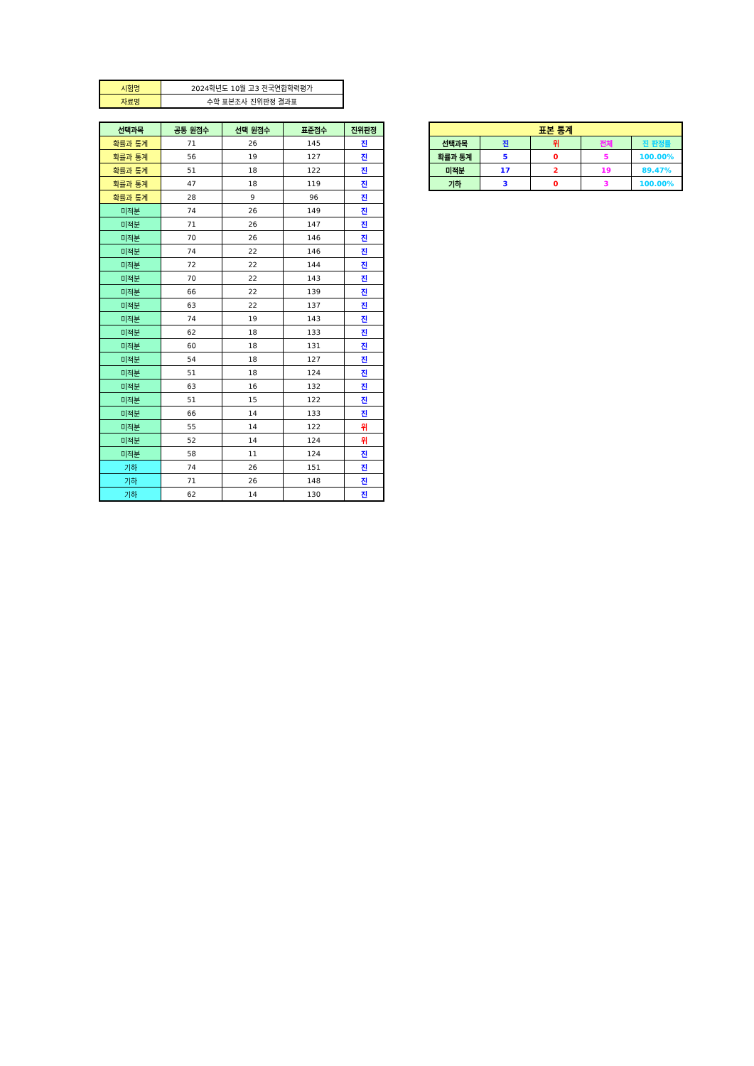| 시험명 | 2024학년도 10월 고3 전국연합학력평가 |
| 자료명 | 수학 표본조사 진위판정 결과표 |
| 선택과목 | 공통 원점수 | 선택 원점수 | 표준점수 | 진위판정 |
| --- | --- | --- | --- | --- |
| 확률과 통계 | 71 | 26 | 145 | 진 |
| 확률과 통계 | 56 | 19 | 127 | 진 |
| 확률과 통계 | 51 | 18 | 122 | 진 |
| 확률과 통계 | 47 | 18 | 119 | 진 |
| 확률과 통계 | 28 | 9 | 96 | 진 |
| 미적분 | 74 | 26 | 149 | 진 |
| 미적분 | 71 | 26 | 147 | 진 |
| 미적분 | 70 | 26 | 146 | 진 |
| 미적분 | 74 | 22 | 146 | 진 |
| 미적분 | 72 | 22 | 144 | 진 |
| 미적분 | 70 | 22 | 143 | 진 |
| 미적분 | 66 | 22 | 139 | 진 |
| 미적분 | 63 | 22 | 137 | 진 |
| 미적분 | 74 | 19 | 143 | 진 |
| 미적분 | 62 | 18 | 133 | 진 |
| 미적분 | 60 | 18 | 131 | 진 |
| 미적분 | 54 | 18 | 127 | 진 |
| 미적분 | 51 | 18 | 124 | 진 |
| 미적분 | 63 | 16 | 132 | 진 |
| 미적분 | 51 | 15 | 122 | 진 |
| 미적분 | 66 | 14 | 133 | 진 |
| 미적분 | 55 | 14 | 122 | 위 |
| 미적분 | 52 | 14 | 124 | 위 |
| 미적분 | 58 | 11 | 124 | 진 |
| 기하 | 74 | 26 | 151 | 진 |
| 기하 | 71 | 26 | 148 | 진 |
| 기하 | 62 | 14 | 130 | 진 |
| 표본 통계 | | | | |
| --- | --- | --- | --- | --- |
| 선택과목 | 진 | 위 | 전체 | 진 판정률 |
| 확률과 통계 | 5 | 0 | 5 | 100.00% |
| 미적분 | 17 | 2 | 19 | 89.47% |
| 기하 | 3 | 0 | 3 | 100.00% |